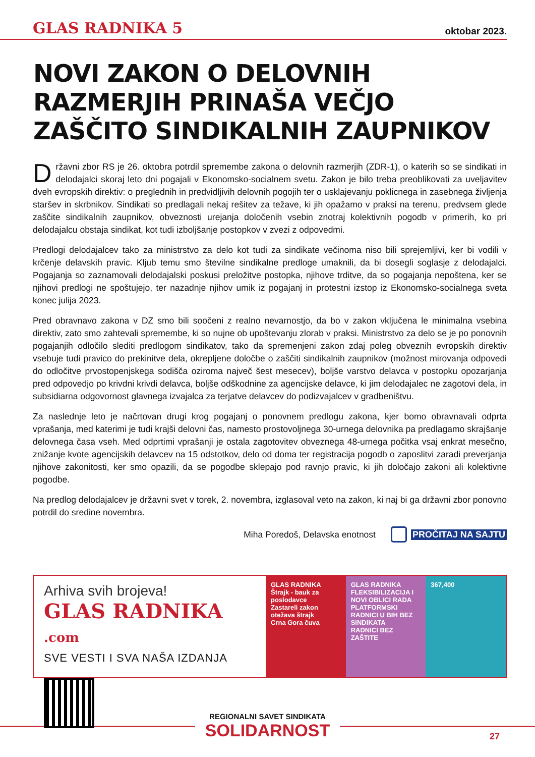GLAS RADNIKA 5
oktobar 2023.
NOVI ZAKON O DELOVNIH RAZMERJIH PRINAŠA VEČJO ZAŠČITO SINDIKALNIH ZAUPNIKOV
Državni zbor RS je 26. oktobra potrdil spremembe zakona o delovnih razmerjih (ZDR-1), o katerih so se sindikati in delodajalci skoraj leto dni pogajali v Ekonomsko-socialnem svetu. Zakon je bilo treba preoblikovati za uveljavitev dveh evropskih direktiv: o preglednih in predvidljivih delovnih pogojih ter o usklajevanju poklicnega in zasebnega življenja staršev in skrbnikov. Sindikati so predlagali nekaj rešitev za težave, ki jih opažamo v praksi na terenu, predvsem glede zaščite sindikalnih zaupnikov, obveznosti urejanja določenih vsebin znotraj kolektivnih pogodb v primerih, ko pri delodajalcu obstaja sindikat, kot tudi izboljšanje postopkov v zvezi z odpovedmi.
Predlogi delodajalcev tako za ministrstvo za delo kot tudi za sindikate večinoma niso bili sprejemljivi, ker bi vodili v krčenje delavskih pravic. Kljub temu smo številne sindikalne predloge umaknili, da bi dosegli soglasje z delodajalci. Pogajanja so zaznamovali delodajalski poskusi preložitve postopka, njihove trditve, da so pogajanja nepoštena, ker se njihovi predlogi ne spoštujejo, ter nazadnje njihov umik iz pogajanj in protestni izstop iz Ekonomsko-socialnega sveta konec julija 2023.
Pred obravnavo zakona v DZ smo bili soočeni z realno nevarnostjo, da bo v zakon vključena le minimalna vsebina direktiv, zato smo zahtevali spremembe, ki so nujne ob upoštevanju zlorab v praksi. Ministrstvo za delo se je po ponovnih pogajanjih odločilo slediti predlogom sindikatov, tako da spremenjeni zakon zdaj poleg obveznih evropskih direktiv vsebuje tudi pravico do prekinitve dela, okrepljene določbe o zaščiti sindikalnih zaupnikov (možnost mirovanja odpovedi do odločitve prvostopenjskega sodišča oziroma največ šest mesecev), boljše varstvo delavca v postopku opozarjanja pred odpovedjo po krivdni krivdi delavca, boljše odškodnine za agencijske delavce, ki jim delodajalec ne zagotovi dela, in subsidiarna odgovornost glavnega izvajalca za terjatve delavcev do podizvajalcev v gradbeništvu.
Za naslednje leto je načrtovan drugi krog pogajanj o ponovnem predlogu zakona, kjer bomo obravnavali odprta vprašanja, med katerimi je tudi krajši delovni čas, namesto prostovoljnega 30-urnega delovnika pa predlagamo skrajšanje delovnega časa vseh. Med odprtimi vprašanji je ostala zagotovitev obveznega 48-urnega počitka vsaj enkrat mesečno, znižanje kvote agencijskih delavcev na 15 odstotkov, delo od doma ter registracija pogodb o zaposlitvi zaradi preverjanja njihove zakonitosti, ker smo opazili, da se pogodbe sklepajo pod ravnjo pravic, ki jih določajo zakoni ali kolektivne pogodbe.
Na predlog delodajalcev je državni svet v torek, 2. novembra, izglasoval veto na zakon, ki naj bi ga državni zbor ponovno potrdil do sredine novembra.
Miha Poredoš, Delavska enotnost
PROČITAJ NA SAJTU
Arhiva svih brojeva!
GLAS RADNIKA .com
SVE VESTI I SVA NAŠA IZDANJA
GLAS RADNIKA
Štrajk - bauk za poslodavce
Zastareli zakon otežava štrajk
Crna Gora čuva
GLAS RADNIKA
FLEKSIBILIZACIJA I NOVI OBLICI RADA
PLATFORMSKI RADNICI U BIH BEZ SINDIKATA
RADNICI BEZ ZAŠTITE
367,400
REGIONALNI SAVET SINDIKATA
SOLIDARNOST
27